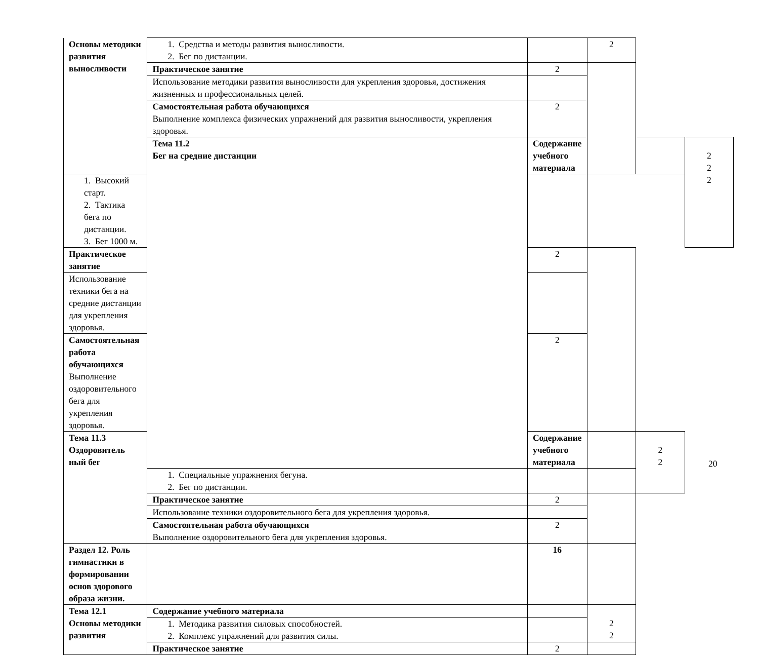| Основы методики развития выносливости | 1. Средства и методы развития выносливости. 2. Бег по дистанции. | | 2 | | |
| | Практическое занятие | 2 | | | |
| | Использование методики развития выносливости для укрепления здоровья, достижения жизненных и профессиональных целей. | | | | |
| | Самостоятельная работа обучающихся Выполнение комплекса физических упражнений для развития выносливости, укрепления здоровья. | 2 | | | |
| | Тема 11.2 Бег на средние дистанции | Содержание учебного материала | | | 2 2 2 |
| 1. Высокий старт. 2. Тактика бега по дистанции. 3. Бег 1000 м. | | | | | |
| Практическое занятие | | 2 | | | |
| Использование техники бега на средние дистанции для укрепления здоровья. | | | | | |
| Самостоятельная работа обучающихся Выполнение оздоровительного бега для укрепления здоровья. | | 2 | | | |
| Тема 11.3 Оздоровитель ный бег | | Содержание учебного материала | | 2 2 | |
| | 1. Специальные упражнения бегуна. 2. Бег по дистанции. | | | | |
| | Практическое занятие | 2 | | | |
| | Использование техники оздоровительного бега для укрепления здоровья. | | | | |
| | Самостоятельная работа обучающихся Выполнение оздоровительного бега для укрепления здоровья. | 2 | | | |
| Раздел 12. Роль гимнастики в формировании основ здорового образа жизни. | | 16 | | | |
| Тема 12.1 Основы методики развития | Содержание учебного материала | | 2 2 | | |
| | 1. Методика развития силовых способностей. 2. Комплекс упражнений для развития силы. | | | | |
| | Практическое занятие | 2 | | | |
20